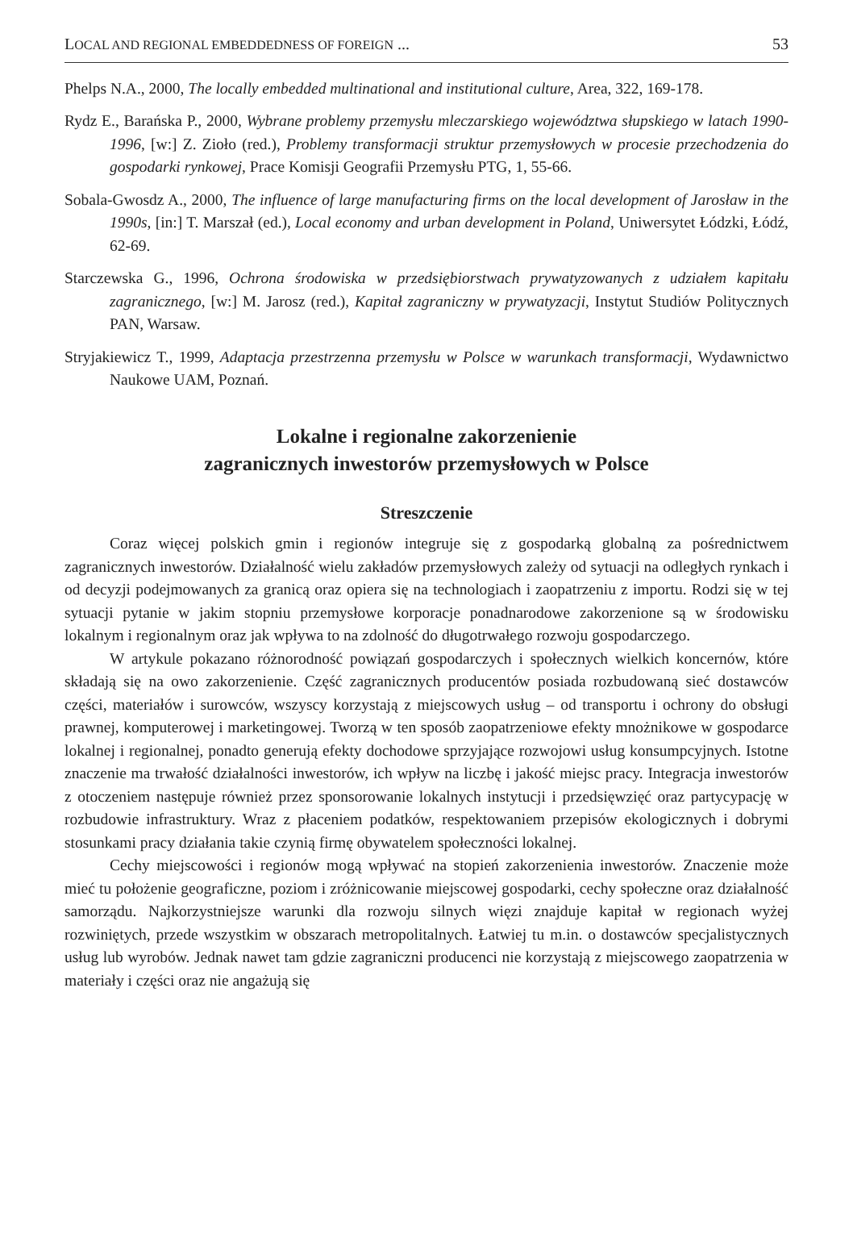LOCAL AND REGIONAL EMBEDDEDNESS OF FOREIGN ... 53
Phelps N.A., 2000, The locally embedded multinational and institutional culture, Area, 322, 169-178.
Rydz E., Barańska P., 2000, Wybrane problemy przemysłu mleczarskiego województwa słupskiego w latach 1990-1996, [w:] Z. Zioło (red.), Problemy transformacji struktur przemysłowych w procesie przechodzenia do gospodarki rynkowej, Prace Komisji Geografii Przemysłu PTG, 1, 55-66.
Sobala-Gwosdz A., 2000, The influence of large manufacturing firms on the local development of Jarosław in the 1990s, [in:] T. Marszał (ed.), Local economy and urban development in Poland, Uniwersytet Łódzki, Łódź, 62-69.
Starczewska G., 1996, Ochrona środowiska w przedsiębiorstwach prywatyzowanych z udziałem kapitału zagranicznego, [w:] M. Jarosz (red.), Kapitał zagraniczny w prywatyzacji, Instytut Studiów Politycznych PAN, Warsaw.
Stryjakiewicz T., 1999, Adaptacja przestrzenna przemysłu w Polsce w warunkach transformacji, Wydawnictwo Naukowe UAM, Poznań.
Lokalne i regionalne zakorzenienie
zagranicznych inwestorów przemysłowych w Polsce
Streszczenie
Coraz więcej polskich gmin i regionów integruje się z gospodarką globalną za pośrednictwem zagranicznych inwestorów. Działalność wielu zakładów przemysłowych zależy od sytuacji na odległych rynkach i od decyzji podejmowanych za granicą oraz opiera się na technologiach i zaopatrzeniu z importu. Rodzi się w tej sytuacji pytanie w jakim stopniu przemysłowe korporacje ponadnarodowe zakorzenione są w środowisku lokalnym i regionalnym oraz jak wpływa to na zdolność do długotrwałego rozwoju gospodarczego.
W artykule pokazano różnorodność powiązań gospodarczych i społecznych wielkich koncernów, które składają się na owo zakorzenienie. Część zagranicznych producentów posiada rozbudowaną sieć dostawców części, materiałów i surowców, wszyscy korzystają z miejscowych usług – od transportu i ochrony do obsługi prawnej, komputerowej i marketingowej. Tworzą w ten sposób zaopatrzeniowe efekty mnożnikowe w gospodarce lokalnej i regionalnej, ponadto generują efekty dochodowe sprzyjające rozwojowi usług konsumpcyjnych. Istotne znaczenie ma trwałość działalności inwestorów, ich wpływ na liczbę i jakość miejsc pracy. Integracja inwestorów z otoczeniem następuje również przez sponsorowanie lokalnych instytucji i przedsięwzięć oraz partycypację w rozbudowie infrastruktury. Wraz z płaceniem podatków, respektowaniem przepisów ekologicznych i dobrymi stosunkami pracy działania takie czynią firmę obywatelem społeczności lokalnej.
Cechy miejscowości i regionów mogą wpływać na stopień zakorzenienia inwestorów. Znaczenie może mieć tu położenie geograficzne, poziom i zróżnicowanie miejscowej gospodarki, cechy społeczne oraz działalność samorządu. Najkorzystniejsze warunki dla rozwoju silnych więzi znajduje kapitał w regionach wyżej rozwiniętych, przede wszystkim w obszarach metropolitalnych. Łatwiej tu m.in. o dostawców specjalistycznych usług lub wyrobów. Jednak nawet tam gdzie zagraniczni producenci nie korzystają z miejscowego zaopatrzenia w materiały i części oraz nie angażują się